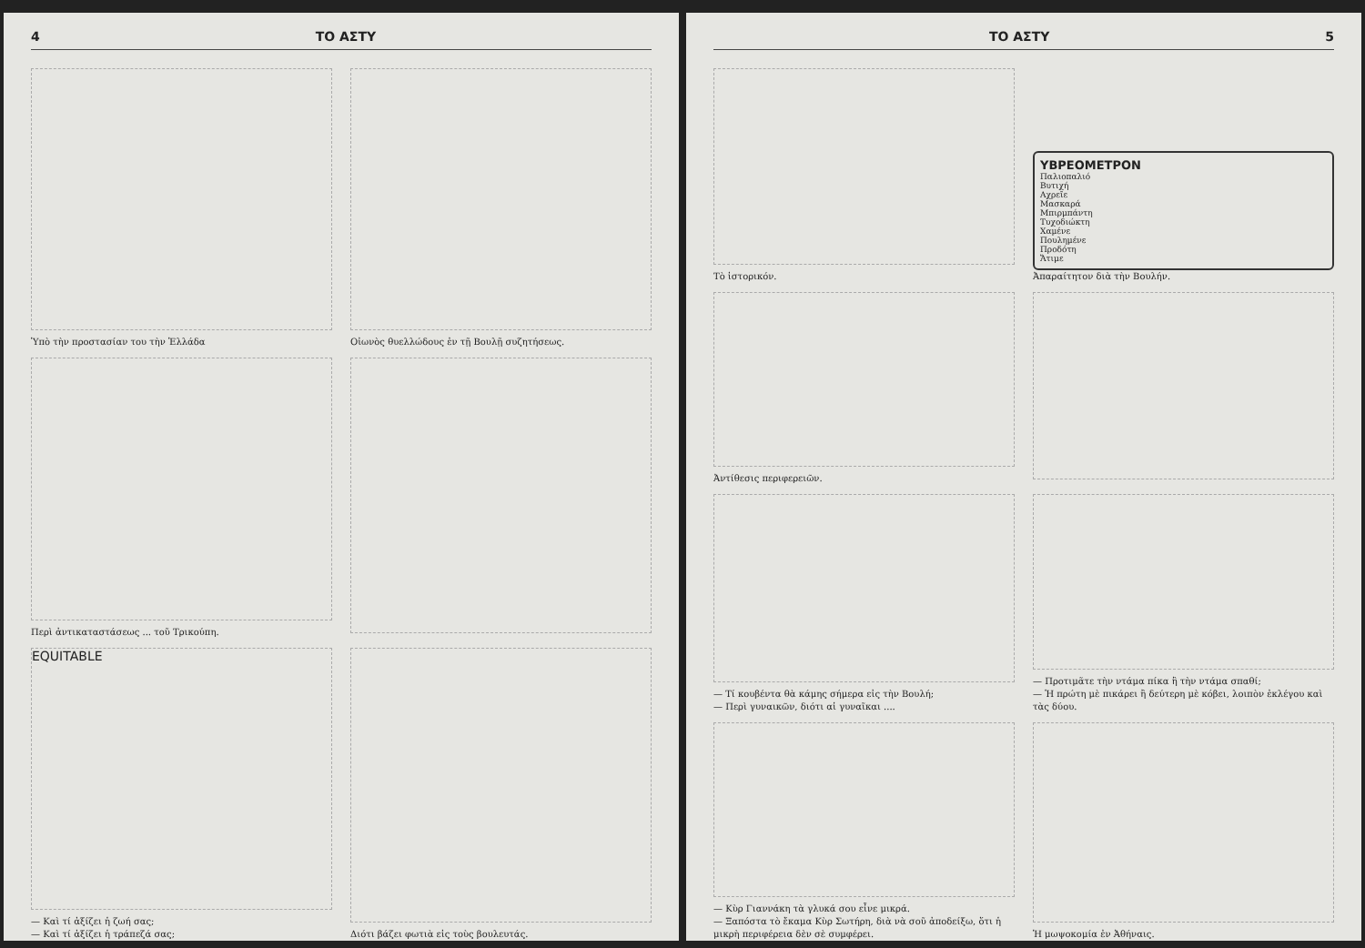4 ΤΟ ΑΣΤΥ
Ὑπὸ τὴν προστασίαν του τὴν Ἑλλάδα
Οἰωνὸς θυελλώδους ἐν τῇ Βουλῇ συζητήσεως.
Περὶ ἀντικαταστάσεως ... τοῦ Τρικούπη.
EQUITABLE
— Καὶ τί ἀξίζει ἡ ζωή σας;
— Καὶ τί ἀξίζει ἡ τράπεζά σας;
Διότι βάζει φωτιὰ εἰς τοὺς βουλευτάς.
ΤΟ ΑΣΤΥ 5
Τὸ ἱστορικόν.
ΥΒΡΕΟΜΕΤΡΟΝ
Παλιοπαλιό
Βυτιχή
Αχρεῖε
Μασκαρά
Μπιρμπάντη
Τυχοδιώκτη
Χαμένε
Πουλημένε
Προδότη
Ἄτιμε
Ἀπαραίτητον διὰ τὴν Βουλήν.
Ἀντίθεσις περιφερειῶν.
— Τί κουβέντα θὰ κάμης σήμερα εἰς τὴν Βουλή;
— Περὶ γυναικῶν, διότι αἱ γυναῖκαι ....
— Προτιμᾶτε τὴν ντάμα πίκα ἢ τὴν ντάμα σπαθί;
— Ἡ πρώτη μὲ πικάρει ἢ δεύτερη μὲ κόβει, λοιπὸν ἐκλέγου καὶ τὰς δύου.
— Κὺρ Γιαννάκη τὰ γλυκά σου εἶνε μικρά.
— Ξαπόστα τὸ ἔκαμα Κὺρ Σωτήρη, διὰ νὰ σοῦ ἀποδείξω, ὅτι ἡ μικρὴ περιφέρεια δὲν σὲ συμφέρει.
Ἡ μωψοκομία ἐν Ἀθήναις.